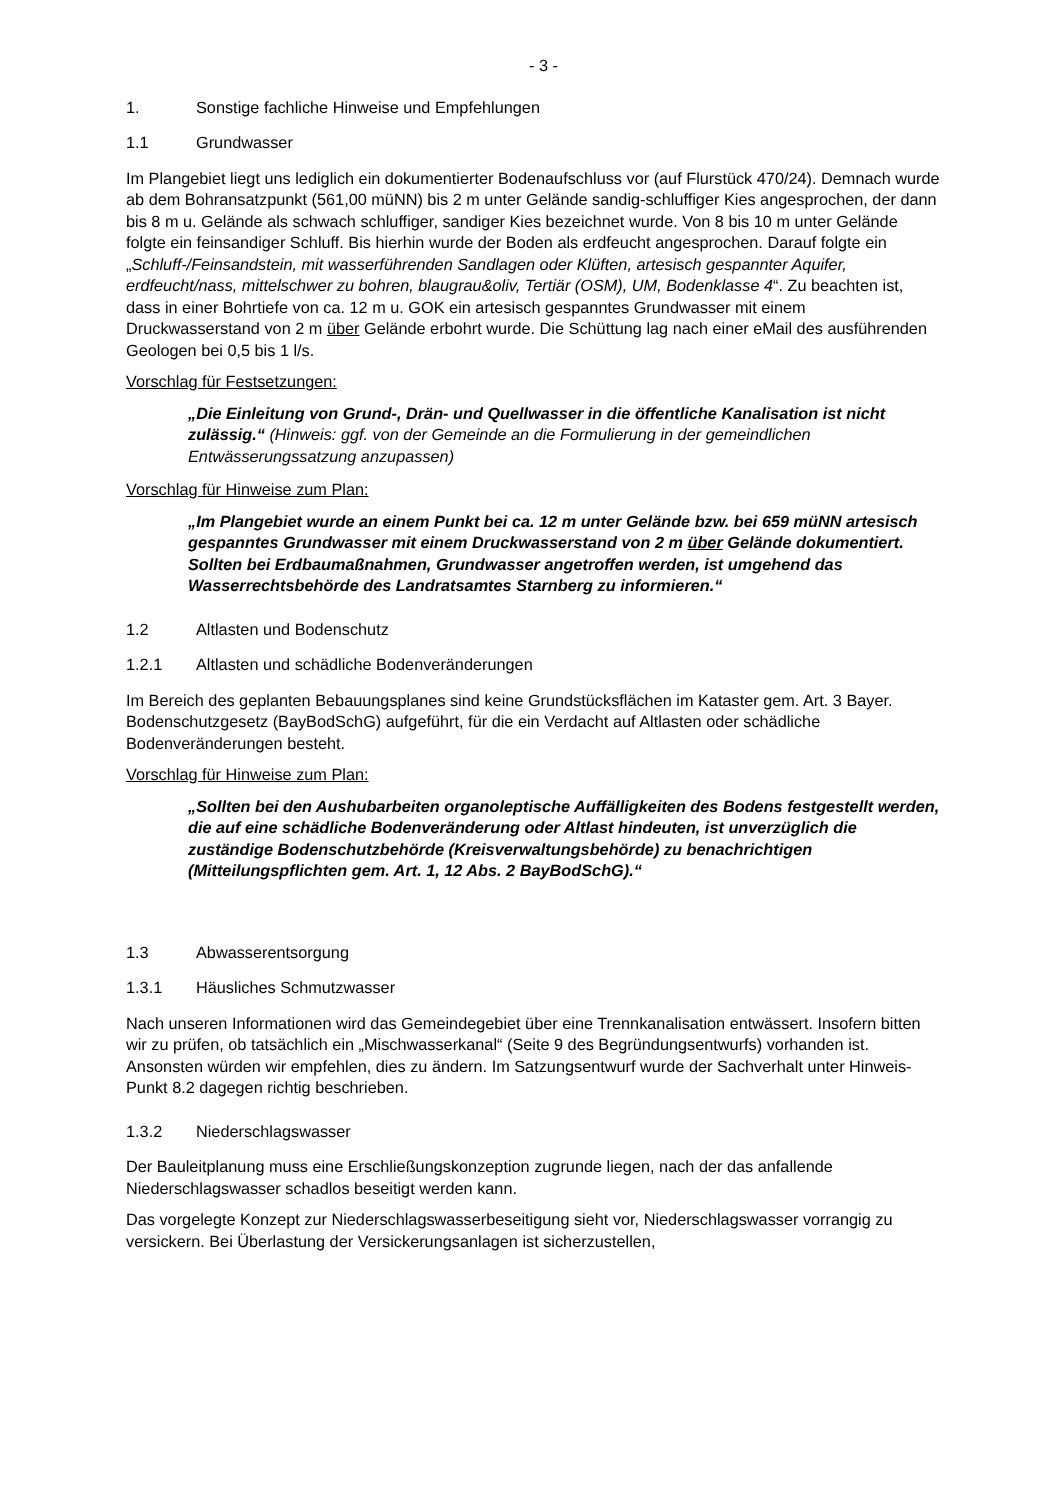- 3 -
1. Sonstige fachliche Hinweise und Empfehlungen
1.1 Grundwasser
Im Plangebiet liegt uns lediglich ein dokumentierter Bodenaufschluss vor (auf Flurstück 470/24). Demnach wurde ab dem Bohransatzpunkt (561,00 müNN) bis 2 m unter Gelände sandig-schluffiger Kies angesprochen, der dann bis 8 m u. Gelände als schwach schluffiger, sandiger Kies bezeichnet wurde. Von 8 bis 10 m unter Gelände folgte ein feinsandiger Schluff. Bis hierhin wurde der Boden als erdfeucht angesprochen. Darauf folgte ein „Schluff-/Feinsandstein, mit wasserführenden Sandlagen oder Klüften, artesisch gespannter Aquifer, erdfeucht/nass, mittelschwer zu bohren, blaugrau&oliv, Tertiär (OSM), UM, Bodenklasse 4“. Zu beachten ist, dass in einer Bohrtiefe von ca. 12 m u. GOK ein artesisch gespanntes Grundwasser mit einem Druckwasserstand von 2 m über Gelände erbohrt wurde. Die Schüttung lag nach einer eMail des ausführenden Geologen bei 0,5 bis 1 l/s.
Vorschlag für Festsetzungen:
„Die Einleitung von Grund-, Drän- und Quellwasser in die öffentliche Kanalisation ist nicht zulässig.“ (Hinweis: ggf. von der Gemeinde an die Formulierung in der gemeindlichen Entwässerungssatzung anzupassen)
Vorschlag für Hinweise zum Plan:
„Im Plangebiet wurde an einem Punkt bei ca. 12 m unter Gelände bzw. bei 659 müNN artesisch gespanntes Grundwasser mit einem Druckwasserstand von 2 m über Gelände dokumentiert. Sollten bei Erdbaumaßnahmen, Grundwasser angetroffen werden, ist umgehend das Wasserrechtsbehörde des Landratsamtes Starnberg zu informieren.“
1.2 Altlasten und Bodenschutz
1.2.1 Altlasten und schädliche Bodenveränderungen
Im Bereich des geplanten Bebauungsplanes sind keine Grundstücksflächen im Kataster gem. Art. 3 Bayer. Bodenschutzgesetz (BayBodSchG) aufgeführt, für die ein Verdacht auf Altlasten oder schädliche Bodenveränderungen besteht.
Vorschlag für Hinweise zum Plan:
„Sollten bei den Aushubarbeiten organoleptische Auffälligkeiten des Bodens festgestellt werden, die auf eine schädliche Bodenveränderung oder Altlast hindeuten, ist unverzüglich die zuständige Bodenschutzbehörde (Kreisverwaltungsbehörde) zu benachrichtigen (Mitteilungspflichten gem. Art. 1, 12 Abs. 2 BayBodSchG).“
1.3 Abwasserentsorgung
1.3.1 Häusliches Schmutzwasser
Nach unseren Informationen wird das Gemeindegebiet über eine Trennkanalisation entwässert. Insofern bitten wir zu prüfen, ob tatsächlich ein „Mischwasserkanal“ (Seite 9 des Begründungsentwurfs) vorhanden ist. Ansonsten würden wir empfehlen, dies zu ändern. Im Satzungsentwurf wurde der Sachverhalt unter Hinweis-Punkt 8.2 dagegen richtig beschrieben.
1.3.2 Niederschlagswasser
Der Bauleitplanung muss eine Erschließungskonzeption zugrunde liegen, nach der das anfallende Niederschlagswasser schadlos beseitigt werden kann.
Das vorgelegte Konzept zur Niederschlagswasserbeseitigung sieht vor, Niederschlagswasser vorrangig zu versickern. Bei Überlastung der Versickerungsanlagen ist sicherzustellen,